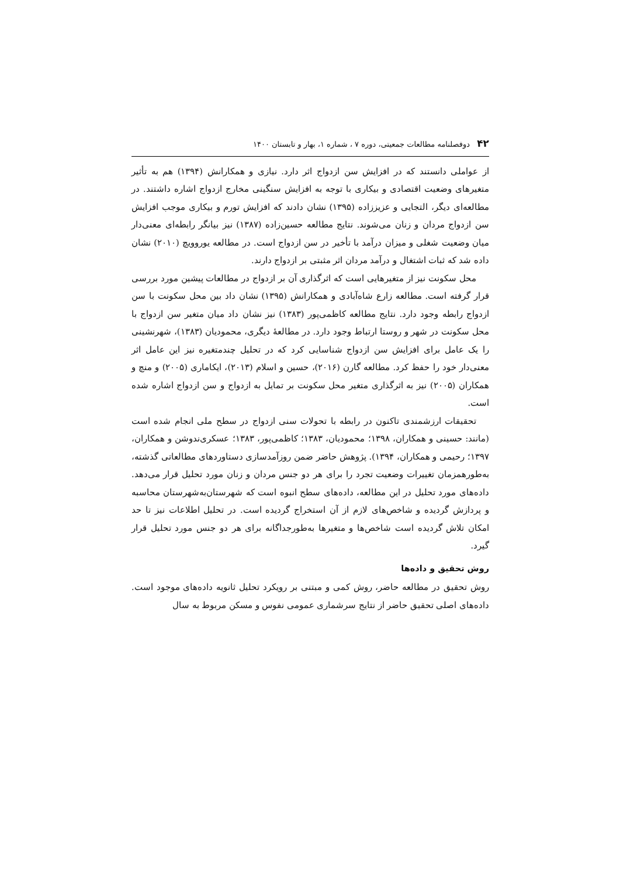۴۲ دوفصلنامه مطالعات جمعیتی، دوره ۷ ، شماره ۱، بهار و تابستان ۱۴۰۰
از عواملی دانستند که در افزایش سن ازدواج اثر دارد. نیازی و همکارانش (۱۳۹۴) هم به تأثیر متغیرهای وضعیت اقتصادی و بیکاری با توجه به افزایش سنگینی مخارج ازدواج اشاره داشتند. در مطالعه‌ای دیگر، التجایی و عزیززاده (۱۳۹۵) نشان دادند که افزایش تورم و بیکاری موجب افزایش سن ازدواج مردان و زنان می‌شوند. نتایج مطالعه حسین‌زاده (۱۳۸۷) نیز بیانگر رابطه‌ای معنی‌دار میان وضعیت شغلی و میزان درآمد با تأخیر در سن ازدواج است. در مطالعه یوروویچ (۲۰۱۰) نشان داده شد که ثبات اشتغال و درآمد مردان اثر مثبتی بر ازدواج دارند.
محل سکونت نیز از متغیرهایی است که اثرگذاری آن بر ازدواج در مطالعات پیشین مورد بررسی قرار گرفته است. مطالعه زارع شاه‌آبادی و همکارانش (۱۳۹۵) نشان داد بین محل سکونت با سن ازدواج رابطه وجود دارد. نتایج مطالعه کاظمی‌پور (۱۳۸۳) نیز نشان داد میان متغیر سن ازدواج با محل سکونت در شهر و روستا ارتباط وجود دارد. در مطالعهٔ دیگری، محمودیان (۱۳۸۳)، شهرنشینی را یک عامل برای افزایش سن ازدواج شناسایی کرد که در تحلیل چندمتغیره نیز این عامل اثر معنی‌دار خود را حفظ کرد. مطالعه گارن (۲۰۱۶)، حسین و اسلام (۲۰۱۳)، ایکاماری (۲۰۰۵) و منچ و همکاران (۲۰۰۵) نیز به اثرگذاری متغیر محل سکونت بر تمایل به ازدواج و سن ازدواج اشاره شده است.
تحقیقات ارزشمندی تاکنون در رابطه با تحولات سنی ازدواج در سطح ملی انجام شده است (مانند: حسینی و همکاران، ۱۳۹۸؛ محمودیان، ۱۳۸۳؛ کاظمی‌پور، ۱۳۸۳؛ عسکری‌ندوشن و همکاران، ۱۳۹۷؛ رحیمی و همکاران، ۱۳۹۴). پژوهش حاضر ضمن روزآمدسازی دستاوردهای مطالعاتی گذشته، به‌طورهمزمان تغییرات وضعیت تجرد را برای هر دو جنس مردان و زنان مورد تحلیل قرار می‌دهد. داده‌های مورد تحلیل در این مطالعه، داده‌های سطح انبوه است که شهرستان‌به‌شهرستان محاسبه و پردازش گردیده و شاخص‌های لازم از آن استخراج گردیده است. در تحلیل اطلاعات نیز تا حد امکان تلاش گردیده است شاخص‌ها و متغیرها به‌طورجداگانه برای هر دو جنس مورد تحلیل قرار گیرد.
روش تحقیق و داده‌ها
روش تحقیق در مطالعه حاضر، روش کمی و مبتنی بر رویکرد تحلیل ثانویه داده‌های موجود است. داده‌های اصلی تحقیق حاضر از نتایج سرشماری عمومی نفوس و مسکن مربوط به سال